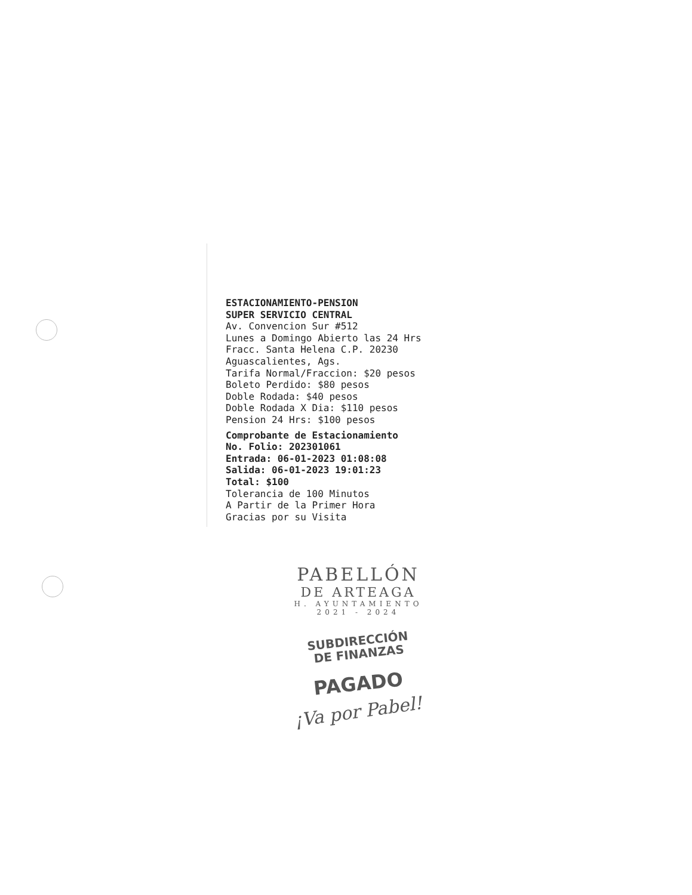ESTACIONAMIENTO-PENSION
SUPER SERVICIO CENTRAL
Av. Convencion Sur #512
Lunes a Domingo Abierto las 24 Hrs
Fracc. Santa Helena C.P. 20230
Aguascalientes, Ags.
Tarifa Normal/Fraccion: $20 pesos
Boleto Perdido: $80 pesos
Doble Rodada: $40 pesos
Doble Rodada X Dia: $110 pesos
Pension 24 Hrs: $100 pesos
Comprobante de Estacionamiento
No. Folio: 202301061
Entrada: 06-01-2023 01:08:08
Salida: 06-01-2023 19:01:23
Total: $100
Tolerancia de 100 Minutos
A Partir de la Primer Hora
Gracias por su Visita
PABELLÓN
DE ARTEAGA
H. AYUNTAMIENTO
2021 - 2024
SUBDIRECCIÓN
DE FINANZAS
PAGADO
¡Va por Pabel!